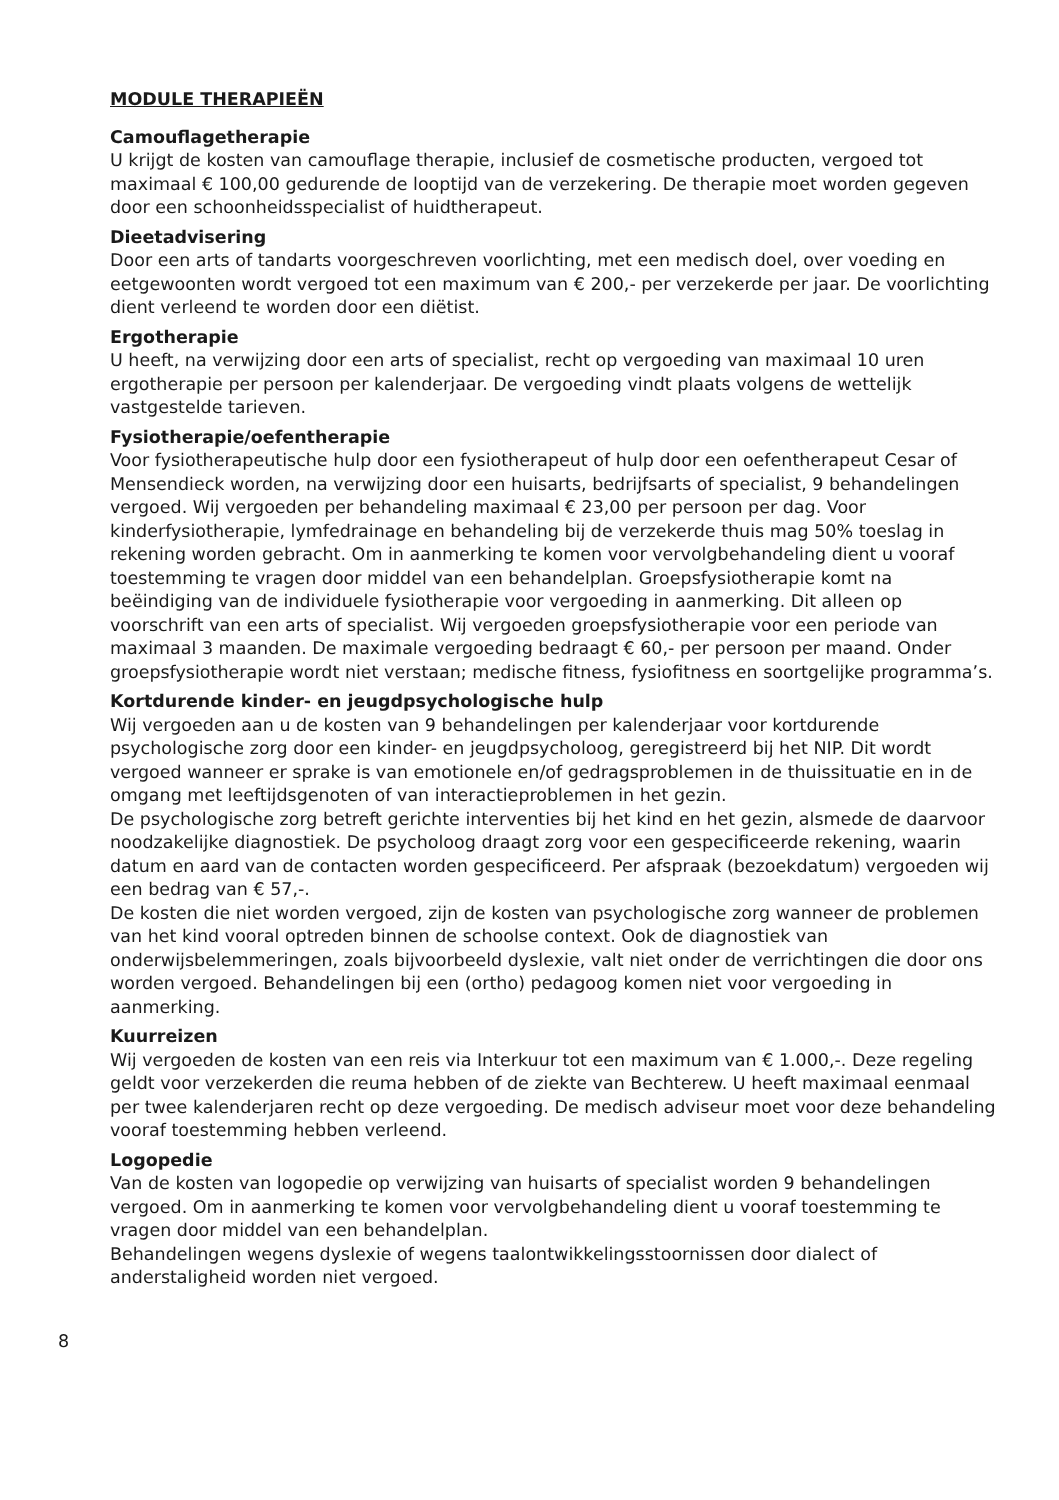MODULE THERAPIEËN
Camouflagetherapie
U krijgt de kosten van camouflage therapie, inclusief de cosmetische producten, vergoed tot maximaal € 100,00 gedurende de looptijd van de verzekering. De therapie moet worden gegeven door een schoonheidsspecialist of huidtherapeut.
Dieetadvisering
Door een arts of tandarts voorgeschreven voorlichting, met een medisch doel, over voeding en eetgewoonten wordt vergoed tot een maximum van € 200,- per verzekerde per jaar. De voorlichting dient verleend te worden door een diëtist.
Ergotherapie
U heeft, na verwijzing door een arts of specialist, recht op vergoeding van maximaal 10 uren ergotherapie per persoon per kalenderjaar. De vergoeding vindt plaats volgens de wettelijk vastgestelde tarieven.
Fysiotherapie/oefentherapie
Voor fysiotherapeutische hulp door een fysiotherapeut of hulp door een oefentherapeut Cesar of Mensendieck worden, na verwijzing door een huisarts, bedrijfsarts of specialist, 9 behandelingen vergoed. Wij vergoeden per behandeling maximaal € 23,00 per persoon per dag. Voor kinderfysiotherapie, lymfedrainage en behandeling bij de verzekerde thuis mag 50% toeslag in rekening worden gebracht. Om in aanmerking te komen voor vervolg­behandeling dient u vooraf toestemming te vragen door middel van een behandelplan. Groepsfysiotherapie komt na beëindiging van de individuele fysiotherapie voor vergoeding in aanmerking. Dit alleen op voorschrift van een arts of specialist. Wij vergoeden groepsfysio­therapie voor een periode van maximaal 3 maanden. De maximale vergoeding bedraagt € 60,- per persoon per maand. Onder groepsfysiotherapie wordt niet verstaan; medische fitness, fysiofitness en soortgelijke programma’s.
Kortdurende kinder- en jeugdpsychologische hulp
Wij vergoeden aan u de kosten van 9 behandelingen per kalenderjaar voor kortdurende psychologische zorg door een kinder- en jeugdpsycholoog, geregistreerd bij het NIP. Dit wordt vergoed wanneer er sprake is van emotionele en/of gedragsproblemen in de thuis­situatie en in de omgang met leeftijdsgenoten of van interactieproblemen in het gezin.
De psychologische zorg betreft gerichte interventies bij het kind en het gezin, alsmede de daarvoor noodzakelijke diagnostiek. De psycholoog draagt zorg voor een gespecificeerde rekening, waarin datum en aard van de contacten worden gespecificeerd. Per afspraak (bezoekdatum) vergoeden wij een bedrag van € 57,-.
De kosten die niet worden vergoed, zijn de kosten van psychologische zorg wanneer de problemen van het kind vooral optreden binnen de schoolse context. Ook de diagnostiek van onderwijsbelemmeringen, zoals bijvoorbeeld dyslexie, valt niet onder de verrichtingen die door ons worden vergoed. Behandelingen bij een (ortho) pedagoog komen niet voor vergoeding in aanmerking.
Kuurreizen
Wij vergoeden de kosten van een reis via Interkuur tot een maximum van € 1.000,-. Deze regeling geldt voor verzekerden die reuma hebben of de ziekte van Bechterew. U heeft maximaal eenmaal per twee kalenderjaren recht op deze vergoeding. De medisch adviseur moet voor deze behandeling vooraf toestemming hebben verleend.
Logopedie
Van de kosten van logopedie op verwijzing van huisarts of specialist worden 9 behandelingen vergoed. Om in aanmerking te komen voor vervolgbehandeling dient u vooraf toestemming te vragen door middel van een behandelplan.
Behandelingen wegens dyslexie of wegens taalontwikkelingsstoornissen door dialect of anderstaligheid worden niet vergoed.
8